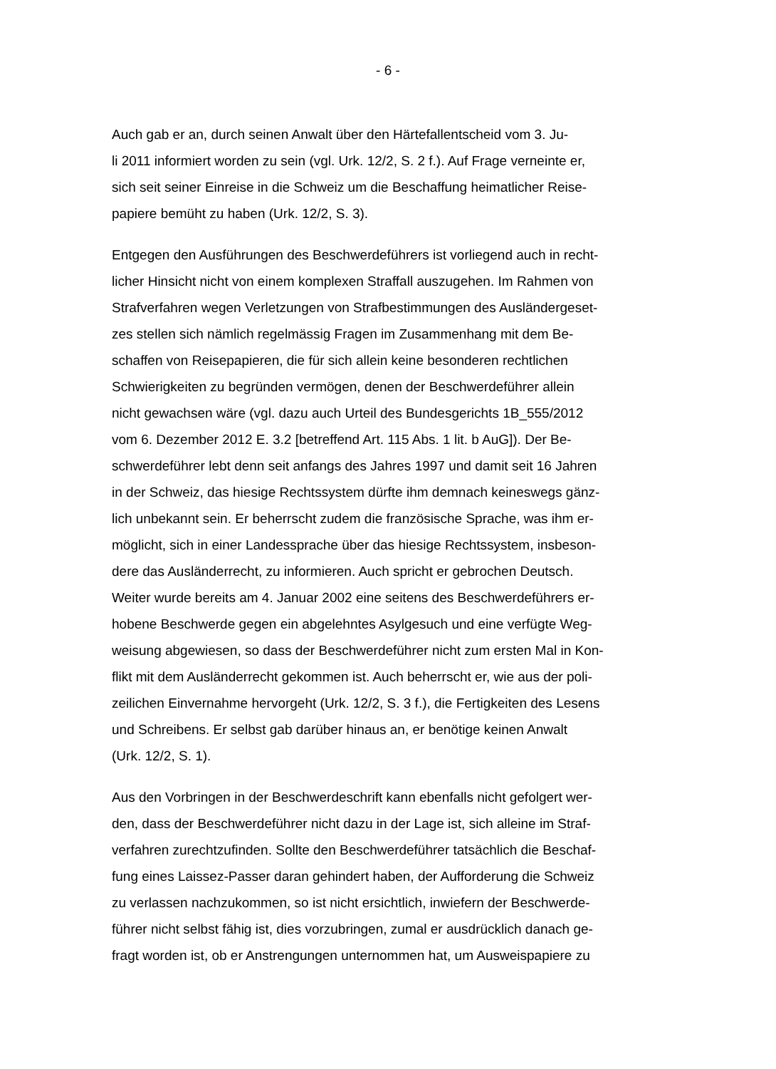- 6 -
Auch gab er an, durch seinen Anwalt über den Härtefallentscheid vom 3. Ju-
li 2011 informiert worden zu sein (vgl. Urk. 12/2, S. 2 f.). Auf Frage verneinte er,
sich seit seiner Einreise in die Schweiz um die Beschaffung heimatlicher Reise-
papiere bemüht zu haben (Urk. 12/2, S. 3).
Entgegen den Ausführungen des Beschwerdeführers ist vorliegend auch in recht-
licher Hinsicht nicht von einem komplexen Straffall auszugehen. Im Rahmen von
Strafverfahren wegen Verletzungen von Strafbestimmungen des Ausländergeset-
zes stellen sich nämlich regelmässig Fragen im Zusammenhang mit dem Be-
schaffen von Reisepapieren, die für sich allein keine besonderen rechtlichen
Schwierigkeiten zu begründen vermögen, denen der Beschwerdeführer allein
nicht gewachsen wäre (vgl. dazu auch Urteil des Bundesgerichts 1B_555/2012
vom 6. Dezember 2012 E. 3.2 [betreffend Art. 115 Abs. 1 lit. b AuG]). Der Be-
schwerdeführer lebt denn seit anfangs des Jahres 1997 und damit seit 16 Jahren
in der Schweiz, das hiesige Rechtssystem dürfte ihm demnach keineswegs gänz-
lich unbekannt sein. Er beherrscht zudem die französische Sprache, was ihm er-
möglicht, sich in einer Landessprache über das hiesige Rechtssystem, insbeson-
dere das Ausländerrecht, zu informieren. Auch spricht er gebrochen Deutsch.
Weiter wurde bereits am 4. Januar 2002 eine seitens des Beschwerdeführers er-
hobene Beschwerde gegen ein abgelehntes Asylgesuch und eine verfügte Weg-
weisung abgewiesen, so dass der Beschwerdeführer nicht zum ersten Mal in Kon-
flikt mit dem Ausländerrecht gekommen ist. Auch beherrscht er, wie aus der poli-
zeilichen Einvernahme hervorgeht (Urk. 12/2, S. 3 f.), die Fertigkeiten des Lesens
und Schreibens. Er selbst gab darüber hinaus an, er benötige keinen Anwalt
(Urk. 12/2, S. 1).
Aus den Vorbringen in der Beschwerdeschrift kann ebenfalls nicht gefolgert wer-
den, dass der Beschwerdeführer nicht dazu in der Lage ist, sich alleine im Straf-
verfahren zurechtzufinden. Sollte den Beschwerdeführer tatsächlich die Beschaf-
fung eines Laissez-Passer daran gehindert haben, der Aufforderung die Schweiz
zu verlassen nachzukommen, so ist nicht ersichtlich, inwiefern der Beschwerde-
führer nicht selbst fähig ist, dies vorzubringen, zumal er ausdrücklich danach ge-
fragt worden ist, ob er Anstrengungen unternommen hat, um Ausweispapiere zu